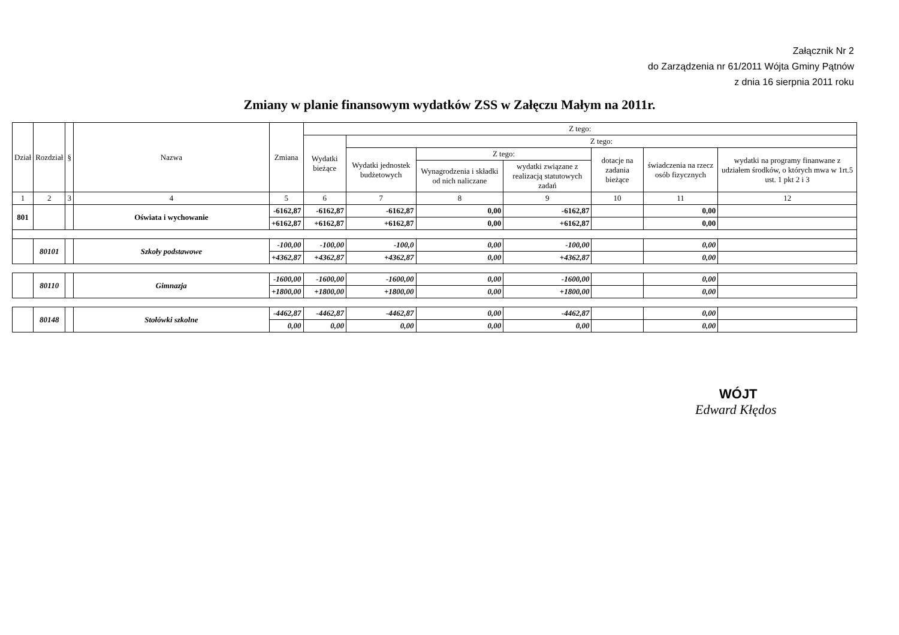Załącznik Nr 2
do Zarządzenia nr 61/2011 Wójta Gminy Pątnów
z dnia 16 sierpnia 2011 roku
Zmiany w planie finansowym wydatków ZSS w Załęczu Małym na 2011r.
| Dział | Rozdział | § | Nazwa | Zmiana | Z tego: | | | | | | |
| --- | --- | --- | --- | --- | --- | --- | --- | --- | --- | --- | --- |
| | | | | | Wydatki bieżące | Z tego: | | | | | |
| | | | | | | Wydatki jednostek budżetowych | Z tego: | | dotacje na zadania bieżące | świadczenia na rzecz osób fizycznych | wydatki na programy finanwane z udziałem środków, o których mwa w 1rt.5 ust. 1 pkt 2 i 3 |
| | | | | | | | Wynagrodzenia i składki od nich naliczane | wydatki związane z realizacją statutowych zadań | | | |
| 1 | 2 | 3 | 4 | 5 | 6 | 7 | 8 | 9 | 10 | 11 | 12 |
| 801 | | | Oświata i wychowanie | -6162,87 | -6162,87 | -6162,87 | 0,00 | -6162,87 | | 0,00 | |
| | | | | +6162,87 | +6162,87 | +6162,87 | 0,00 | +6162,87 | | 0,00 | |
| | 80101 | | Szkoły podstawowe | -100,00 | -100,00 | -100,0 | 0,00 | -100,00 | | 0,00 | |
| | | | | +4362,87 | +4362,87 | +4362,87 | 0,00 | +4362,87 | | 0,00 | |
| | 80110 | | Gimnazja | -1600,00 | -1600,00 | -1600,00 | 0,00 | -1600,00 | | 0,00 | |
| | | | | +1800,00 | +1800,00 | +1800,00 | 0,00 | +1800,00 | | 0,00 | |
| | 80148 | | Stołówki szkolne | -4462,87 | -4462,87 | -4462,87 | 0,00 | -4462,87 | | 0,00 | |
| | | | | 0,00 | 0,00 | 0,00 | 0,00 | 0,00 | | 0,00 | |
WÓJT
Edward Kłędos